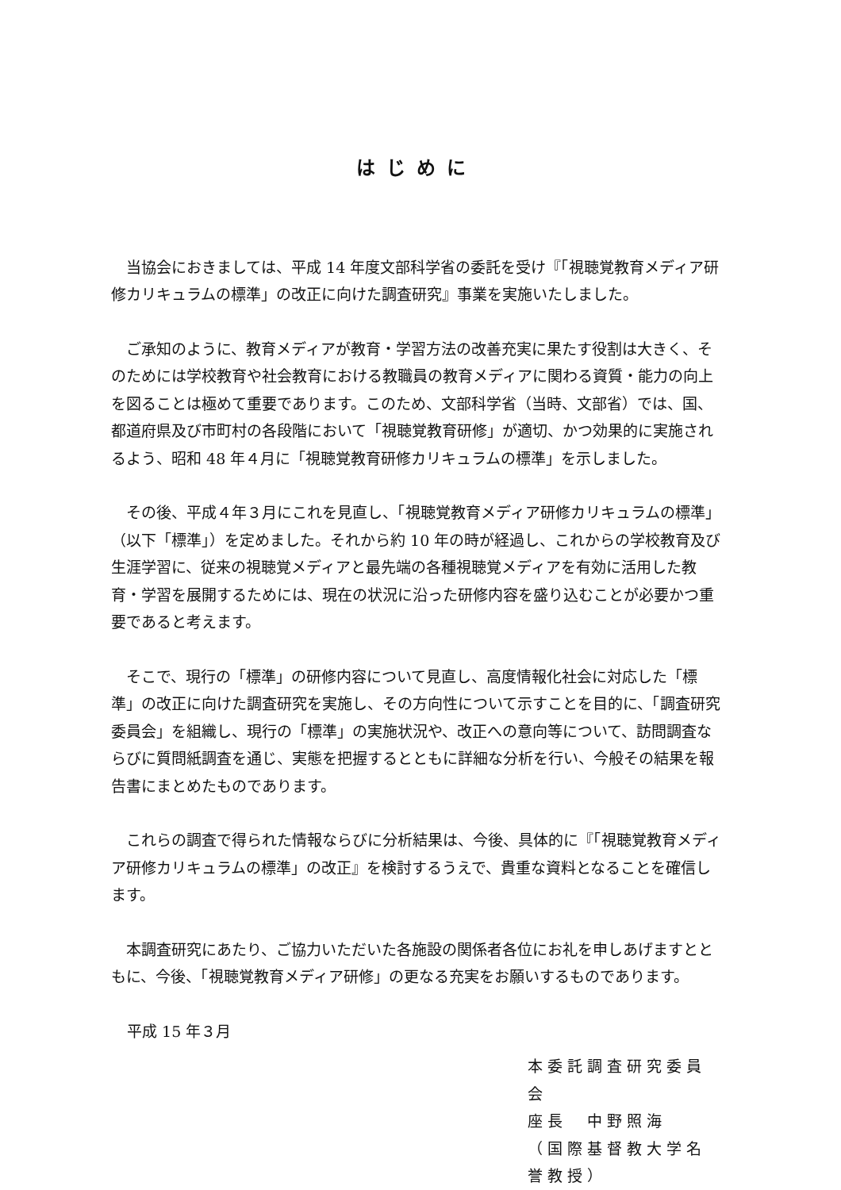はじめに
当協会におきましては、平成 14 年度文部科学省の委託を受け『「視聴覚教育メディア研修カリキュラムの標準」の改正に向けた調査研究』事業を実施いたしました。
ご承知のように、教育メディアが教育・学習方法の改善充実に果たす役割は大きく、そのためには学校教育や社会教育における教職員の教育メディアに関わる資質・能力の向上を図ることは極めて重要であります。このため、文部科学省（当時、文部省）では、国、都道府県及び市町村の各段階において「視聴覚教育研修」が適切、かつ効果的に実施されるよう、昭和 48 年４月に「視聴覚教育研修カリキュラムの標準」を示しました。
その後、平成４年３月にこれを見直し、「視聴覚教育メディア研修カリキュラムの標準」（以下「標準」）を定めました。それから約 10 年の時が経過し、これからの学校教育及び生涯学習に、従来の視聴覚メディアと最先端の各種視聴覚メディアを有効に活用した教育・学習を展開するためには、現在の状況に沿った研修内容を盛り込むことが必要かつ重要であると考えます。
そこで、現行の「標準」の研修内容について見直し、高度情報化社会に対応した「標準」の改正に向けた調査研究を実施し、その方向性について示すことを目的に、「調査研究委員会」を組織し、現行の「標準」の実施状況や、改正への意向等について、訪問調査ならびに質問紙調査を通じ、実態を把握するとともに詳細な分析を行い、今般その結果を報告書にまとめたものであります。
これらの調査で得られた情報ならびに分析結果は、今後、具体的に『「視聴覚教育メディア研修カリキュラムの標準」の改正』を検討するうえで、貴重な資料となることを確信します。
本調査研究にあたり、ご協力いただいた各施設の関係者各位にお礼を申しあげますとともに、今後、「視聴覚教育メディア研修」の更なる充実をお願いするものであります。
平成 15 年３月
本委託調査研究委員会
座長　中野照海
（国際基督教大学名誉教授）